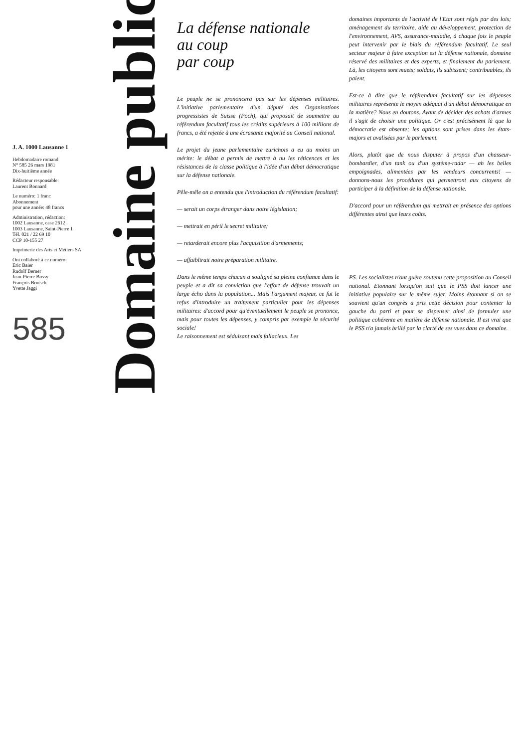J. A. 1000 Lausanne 1
Hebdomadaire romand
N° 585 26 mars 1981
Dix-huitième année
Rédacteur responsable:
Laurent Bonnard
Le numéro: 1 franc
Abonnement
pour une année: 48 francs
Administration, rédaction:
1002 Lausanne, case 2612
1003 Lausanne, Saint-Pierre 1
Tél. 021 / 22 69 10
CCP 10-155 27
Imprimerie des Arts et Métiers SA
Ont collaboré à ce numéro:
Eric Baier
Rudolf Berner
Jean-Pierre Bossy
François Brutsch
Yvette Jaggi
585
Domaine public
La défense nationale
au coup
par coup
Le peuple ne se prononcera pas sur les dépenses militaires. L'initiative parlementaire d'un député des Organisations progressistes de Suisse (Poch), qui proposait de soumettre au référendum facultatif tous les crédits supérieurs à 100 millions de francs, a été rejetée à une écrasante majorité au Conseil national.
Le projet du jeune parlementaire zurichois a eu au moins un mérite: le débat a permis de mettre à nu les réticences et les résistances de la classe politique à l'idée d'un débat démocratique sur la défense nationale.
Pêle-mêle on a entendu que l'introduction du référendum facultatif:
— serait un corps étranger dans notre législation;
— mettrait en péril le secret militaire;
— retarderait encore plus l'acquisition d'armements;
— affaiblirait notre préparation militaire.
Dans le même temps chacun a souligné sa pleine confiance dans le peuple et a dit sa conviction que l'effort de défense trouvait un large écho dans la population... Mais l'argument majeur, ce fut le refus d'introduire un traitement particulier pour les dépenses militaires: d'accord pour qu'éventuellement le peuple se prononce, mais pour toutes les dépenses, y compris par exemple la sécurité sociale!
Le raisonnement est séduisant mais fallacieux. Les
domaines importants de l'activité de l'Etat sont régis par des lois; aménagement du territoire, aide au développement, protection de l'environnement, AVS, assurance-maladie, à chaque fois le peuple peut intervenir par le biais du référendum facultatif. Le seul secteur majeur à faire exception est la défense nationale, domaine réservé des militaires et des experts, et finalement du parlement. Là, les citoyens sont muets; soldats, ils subissent; contribuables, ils paient.
Est-ce à dire que le référendum facultatif sur les dépenses militaires représente le moyen adéquat d'un débat démocratique en la matière? Nous en doutons. Avant de décider des achats d'armes il s'agit de choisir une politique. Or c'est précisément là que la démocratie est absente; les options sont prises dans les états-majors et avalisées par le parlement.
Alors, plutôt que de nous disputer à propos d'un chasseur-bombardier, d'un tank ou d'un système-radar — ah les belles empoignades, alimentées par les vendeurs concurrents! — donnons-nous les procédures qui permettront aux citoyens de participer à la définition de la défense nationale.
D'accord pour un référendum qui mettrait en présence des options différentes ainsi que leurs coûts.
PS. Les socialistes n'ont guère soutenu cette proposition au Conseil national. Etonnant lorsqu'on sait que le PSS doit lancer une initiative populaire sur le même sujet. Moins étonnant si on se souvient qu'un congrès a pris cette décision pour contenter la gauche du parti et pour se dispenser ainsi de formuler une politique cohérente en matière de défense nationale. Il est vrai que le PSS n'a jamais brillé par la clarté de ses vues dans ce domaine.